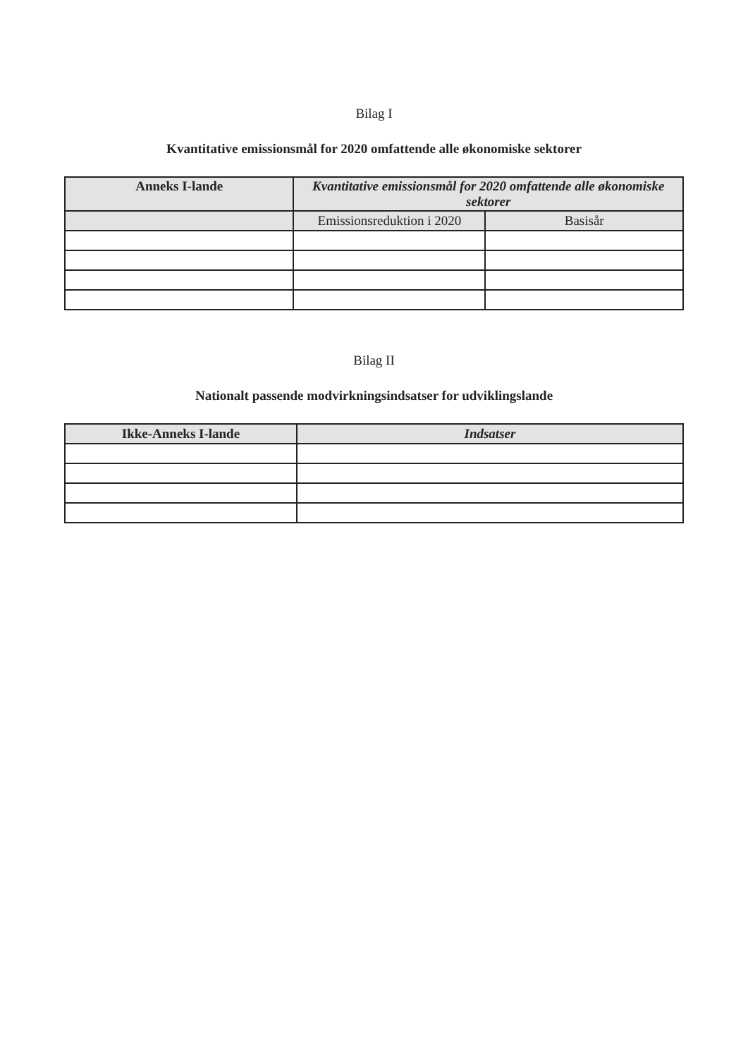Bilag I
Kvantitative emissionsmål for 2020 omfattende alle økonomiske sektorer
| Anneks I-lande | Kvantitative emissionsmål for 2020 omfattende alle økonomiske sektorer | |
| --- | --- | --- |
| | Emissionsreduktion i 2020 | Basisår |
Bilag II
Nationalt passende modvirkningsindsatser for udviklingslande
| Ikke-Anneks I-lande | Indsatser |
| --- | --- |